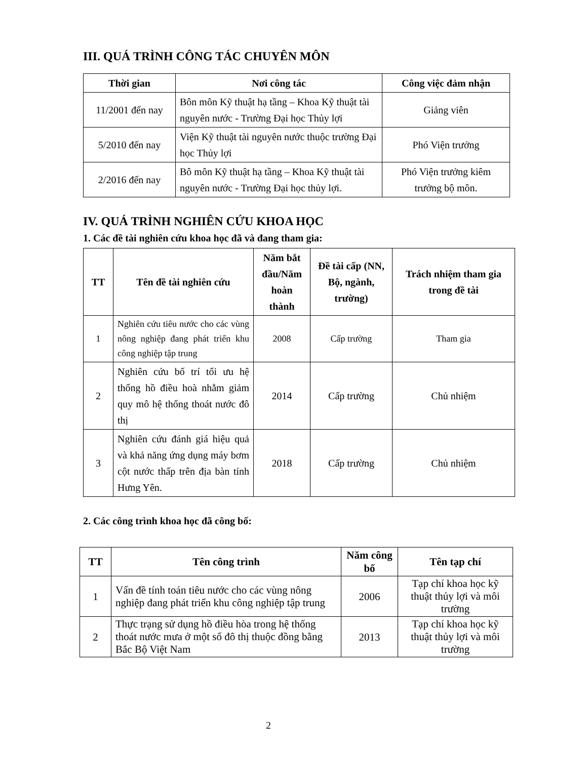III. QUÁ TRÌNH CÔNG TÁC CHUYÊN MÔN
| Thời gian | Nơi công tác | Công việc đảm nhận |
| --- | --- | --- |
| 11/2001 đến nay | Bôn môn Kỹ thuật hạ tầng – Khoa Kỹ thuật tài nguyên nước - Trường Đại học Thủy lợi | Giảng viên |
| 5/2010 đến nay | Viện Kỹ thuật tài nguyên nước thuộc trường Đại học Thủy lợi | Phó Viện trưởng |
| 2/2016 đến nay | Bô môn Kỹ thuật hạ tầng – Khoa Kỹ thuật tài nguyên nước - Trường Đại học thủy lợi. | Phó Viện trưởng kiêm trưởng bộ môn. |
IV. QUÁ TRÌNH NGHIÊN CỨU KHOA HỌC
1. Các đề tài nghiên cứu khoa học đã và đang tham gia:
| TT | Tên đề tài nghiên cứu | Năm bắt đầu/Năm hoàn thành | Đề tài cấp (NN, Bộ, ngành, trường) | Trách nhiệm tham gia trong đề tài |
| --- | --- | --- | --- | --- |
| 1 | Nghiên cứu tiêu nước cho các vùng nông nghiệp đang phát triển khu công nghiệp tập trung | 2008 | Cấp trường | Tham gia |
| 2 | Nghiên cứu bố trí tối ưu hệ thống hồ điều hoà nhằm giảm quy mô hệ thống thoát nước đô thị | 2014 | Cấp trường | Chủ nhiệm |
| 3 | Nghiên cứu đánh giá hiệu quả và khả năng ứng dụng máy bơm cột nước thấp trên địa bàn tỉnh Hưng Yên. | 2018 | Cấp trường | Chủ nhiệm |
2. Các công trình khoa học đã công bố:
| TT | Tên công trình | Năm công bố | Tên tạp chí |
| --- | --- | --- | --- |
| 1 | Vấn đề tính toán tiêu nước cho các vùng nông nghiệp đang phát triển khu công nghiệp tập trung | 2006 | Tạp chí khoa học kỹ thuật thủy lợi và môi trường |
| 2 | Thực trạng sử dụng hồ điều hòa trong hệ thống thoát nước mưa ở một số đô thị thuộc đồng bằng Bắc Bộ Việt Nam | 2013 | Tạp chí khoa học kỹ thuật thủy lợi và môi trường |
2